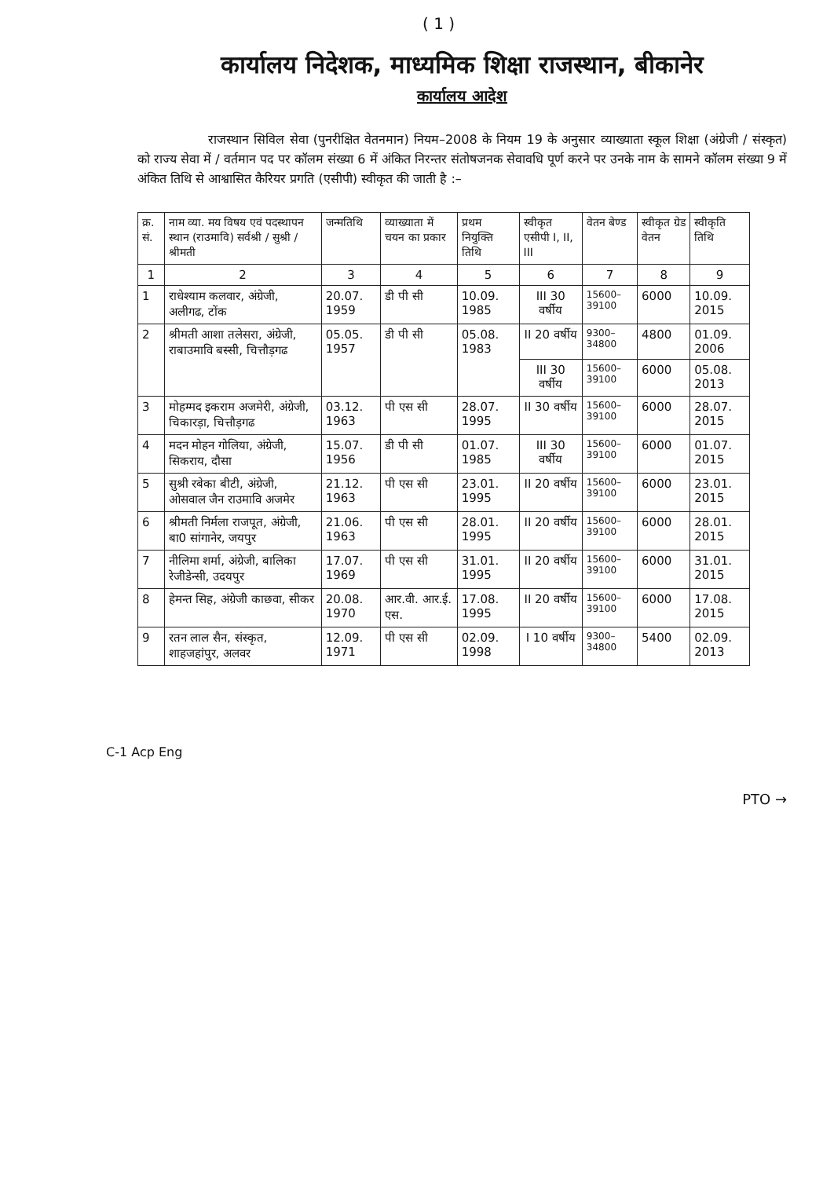( 1 )
कार्यालय निदेशक, माध्यमिक शिक्षा राजस्थान, बीकानेर
कार्यालय आदेश
राजस्थान सिविल सेवा (पुनरीक्षित वेतनमान) नियम–2008 के नियम 19 के अनुसार व्याख्याता स्कूल शिक्षा (अंग्रेजी / संस्कृत) को राज्य सेवा में / वर्तमान पद पर कॉलम संख्या 6 में अंकित निरन्तर संतोषजनक सेवावधि पूर्ण करने पर उनके नाम के सामने कॉलम संख्या 9 में अंकित तिथि से आश्वासित कैरियर प्रगति (एसीपी) स्वीकृत की जाती है :–
| क्र. सं. | नाम व्या. मय विषय एवं पदस्थापन स्थान (राउमावि) सर्वश्री / सुश्री / श्रीमती | जन्मतिथि | व्याख्याता में चयन का प्रकार | प्रथम नियुक्ति तिथि | स्वीकृत एसीपी I, II, III | वेतन बेण्ड | स्वीकृत ग्रेड वेतन | स्वीकृति तिथि |
| --- | --- | --- | --- | --- | --- | --- | --- | --- |
| 1 | 2 | 3 | 4 | 5 | 6 | 7 | 8 | 9 |
| 1 | राधेश्याम कलवार, अंग्रेजी, अलीगढ, टोंक | 20.07. 1959 | डी पी सी | 10.09. 1985 | III 30 वर्षीय | 15600–39100 | 6000 | 10.09. 2015 |
| 2 | श्रीमती आशा तलेसरा, अंग्रेजी, राबाउमावि बस्सी, चित्तौड़गढ | 05.05. 1957 | डी पी सी | 05.08. 1983 | II 20 वर्षीय | 9300–34800 | 4800 | 01.09. 2006 |
| | | | | | III 30 वर्षीय | 15600–39100 | 6000 | 05.08. 2013 |
| 3 | मोहम्मद इकराम अजमेरी, अंग्रेजी, चिकारड़ा, चित्तौड़गढ | 03.12. 1963 | पी एस सी | 28.07. 1995 | II 30 वर्षीय | 15600–39100 | 6000 | 28.07. 2015 |
| 4 | मदन मोहन गोलिया, अंग्रेजी, सिकराय, दौसा | 15.07. 1956 | डी पी सी | 01.07. 1985 | III 30 वर्षीय | 15600–39100 | 6000 | 01.07. 2015 |
| 5 | सुश्री रबेका बीटी, अंग्रेजी, ओसवाल जैन राउमावि अजमेर | 21.12. 1963 | पी एस सी | 23.01. 1995 | II 20 वर्षीय | 15600–39100 | 6000 | 23.01. 2015 |
| 6 | श्रीमती निर्मला राजपूत, अंग्रेजी, बा0 सांगानेर, जयपुर | 21.06. 1963 | पी एस सी | 28.01. 1995 | II 20 वर्षीय | 15600–39100 | 6000 | 28.01. 2015 |
| 7 | नीलिमा शर्मा, अंग्रेजी, बालिका रेजीडेन्सी, उदयपुर | 17.07. 1969 | पी एस सी | 31.01. 1995 | II 20 वर्षीय | 15600–39100 | 6000 | 31.01. 2015 |
| 8 | हेमन्त सिह, अंग्रेजी काछवा, सीकर | 20.08. 1970 | आर.वी. आर.ई. एस. | 17.08. 1995 | II 20 वर्षीय | 15600–39100 | 6000 | 17.08. 2015 |
| 9 | रतन लाल सैन, संस्कृत, शाहजहांपुर, अलवर | 12.09. 1971 | पी एस सी | 02.09. 1998 | I 10 वर्षीय | 9300–34800 | 5400 | 02.09. 2013 |
C-1 Acp Eng
PTO →